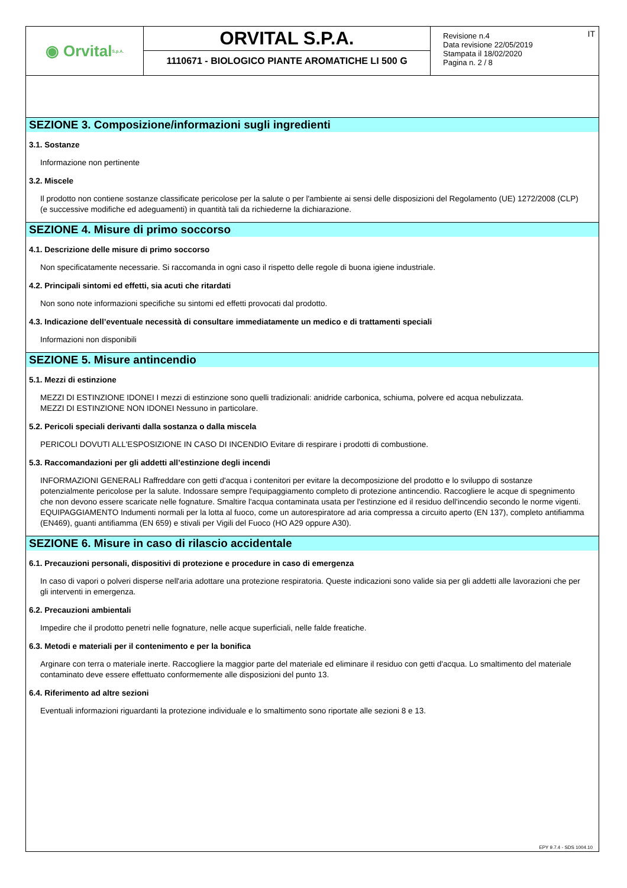◉ Orvital S.p.A.
ORVITAL S.P.A.
1110671 - BIOLOGICO PIANTE AROMATICHE LI 500 G
Revisione n.4
Data revisione 22/05/2019
Stampata il 18/02/2020
Pagina n. 2 / 8
IT
SEZIONE 3. Composizione/informazioni sugli ingredienti
3.1. Sostanze
Informazione non pertinente
3.2. Miscele
Il prodotto non contiene sostanze classificate pericolose per la salute o per l'ambiente ai sensi delle disposizioni del Regolamento (UE) 1272/2008 (CLP) (e successive modifiche ed adeguamenti) in quantità tali da richiederne la dichiarazione.
SEZIONE 4. Misure di primo soccorso
4.1. Descrizione delle misure di primo soccorso
Non specificatamente necessarie. Si raccomanda in ogni caso il rispetto delle regole di buona igiene industriale.
4.2. Principali sintomi ed effetti, sia acuti che ritardati
Non sono note informazioni specifiche su sintomi ed effetti provocati dal prodotto.
4.3. Indicazione dell’eventuale necessità di consultare immediatamente un medico e di trattamenti speciali
Informazioni non disponibili
SEZIONE 5. Misure antincendio
5.1. Mezzi di estinzione
MEZZI DI ESTINZIONE IDONEI I mezzi di estinzione sono quelli tradizionali: anidride carbonica, schiuma, polvere ed acqua nebulizzata.
MEZZI DI ESTINZIONE NON IDONEI Nessuno in particolare.
5.2. Pericoli speciali derivanti dalla sostanza o dalla miscela
PERICOLI DOVUTI ALL'ESPOSIZIONE IN CASO DI INCENDIO Evitare di respirare i prodotti di combustione.
5.3. Raccomandazioni per gli addetti all’estinzione degli incendi
INFORMAZIONI GENERALI Raffreddare con getti d'acqua i contenitori per evitare la decomposizione del prodotto e lo sviluppo di sostanze potenzialmente pericolose per la salute. Indossare sempre l'equipaggiamento completo di protezione antincendio. Raccogliere le acque di spegnimento che non devono essere scaricate nelle fognature. Smaltire l'acqua contaminata usata per l'estinzione ed il residuo dell'incendio secondo le norme vigenti. EQUIPAGGIAMENTO Indumenti normali per la lotta al fuoco, come un autorespiratore ad aria compressa a circuito aperto (EN 137), completo antifiamma (EN469), guanti antifiamma (EN 659) e stivali per Vigili del Fuoco (HO A29 oppure A30).
SEZIONE 6. Misure in caso di rilascio accidentale
6.1. Precauzioni personali, dispositivi di protezione e procedure in caso di emergenza
In caso di vapori o polveri disperse nell'aria adottare una protezione respiratoria. Queste indicazioni sono valide sia per gli addetti alle lavorazioni che per gli interventi in emergenza.
6.2. Precauzioni ambientali
Impedire che il prodotto penetri nelle fognature, nelle acque superficiali, nelle falde freatiche.
6.3. Metodi e materiali per il contenimento e per la bonifica
Arginare con terra o materiale inerte. Raccogliere la maggior parte del materiale ed eliminare il residuo con getti d'acqua. Lo smaltimento del materiale contaminato deve essere effettuato conformemente alle disposizioni del punto 13.
6.4. Riferimento ad altre sezioni
Eventuali informazioni riguardanti la protezione individuale e lo smaltimento sono riportate alle sezioni 8 e 13.
EPY 9.7.4 - SDS 1004.10